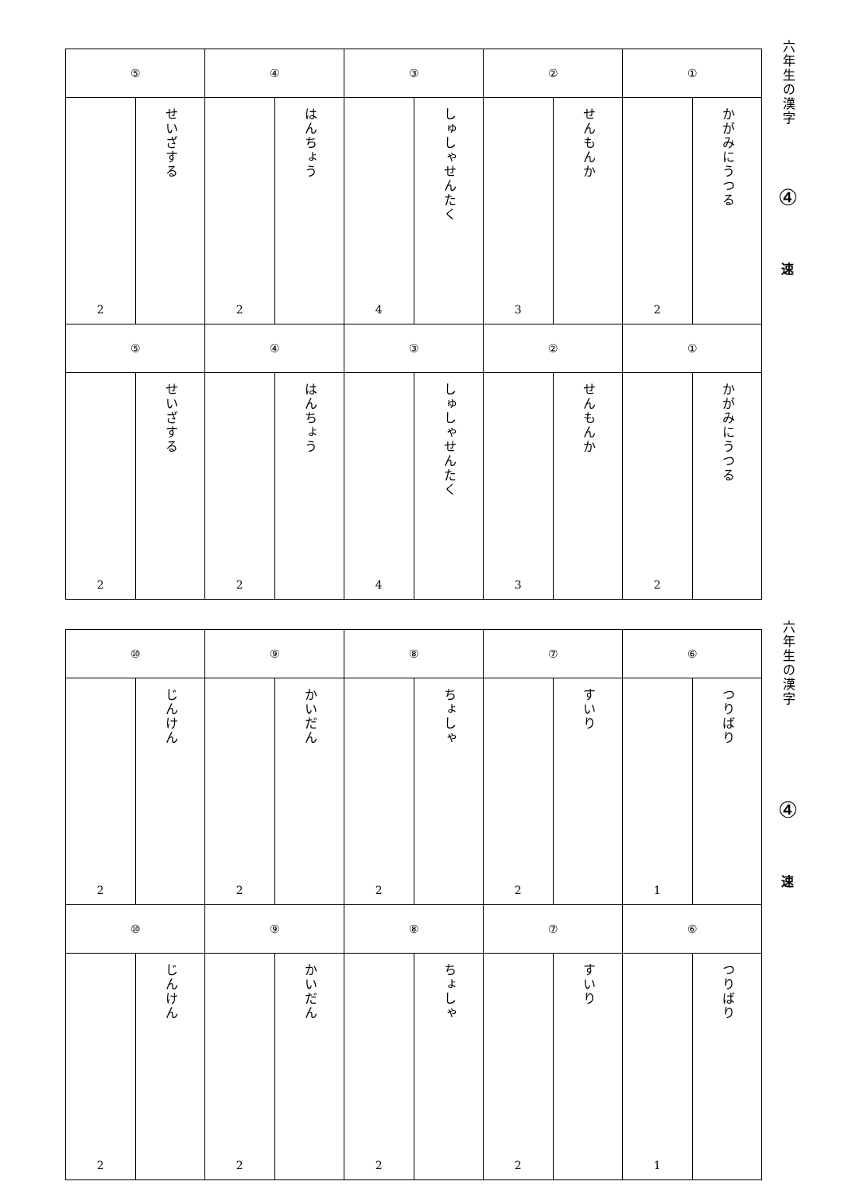| ⑤ | | ④ | | ③ | | ② | | ① | |
| 2 | せいざする | 2 | はんちょう | 4 | しゅしゃせんたく | 3 | せんもんか | 2 | かがみにうつる |
| ⑤ | | ④ | | ③ | | ② | | ① | |
| 2 | せいざする | 2 | はんちょう | 4 | しゅしゃせんたく | 3 | せんもんか | 2 | かがみにうつる |
六年生の漢字
④
速
| ⑩ | | ⑨ | | ⑧ | | ⑦ | | ⑥ | |
| 2 | じんけん | 2 | かいだん | 2 | ちょしゃ | 2 | すいり | 1 | つりばり |
| ⑩ | | ⑨ | | ⑧ | | ⑦ | | ⑥ | |
| 2 | じんけん | 2 | かいだん | 2 | ちょしゃ | 2 | すいり | 1 | つりばり |
六年生の漢字
④
速